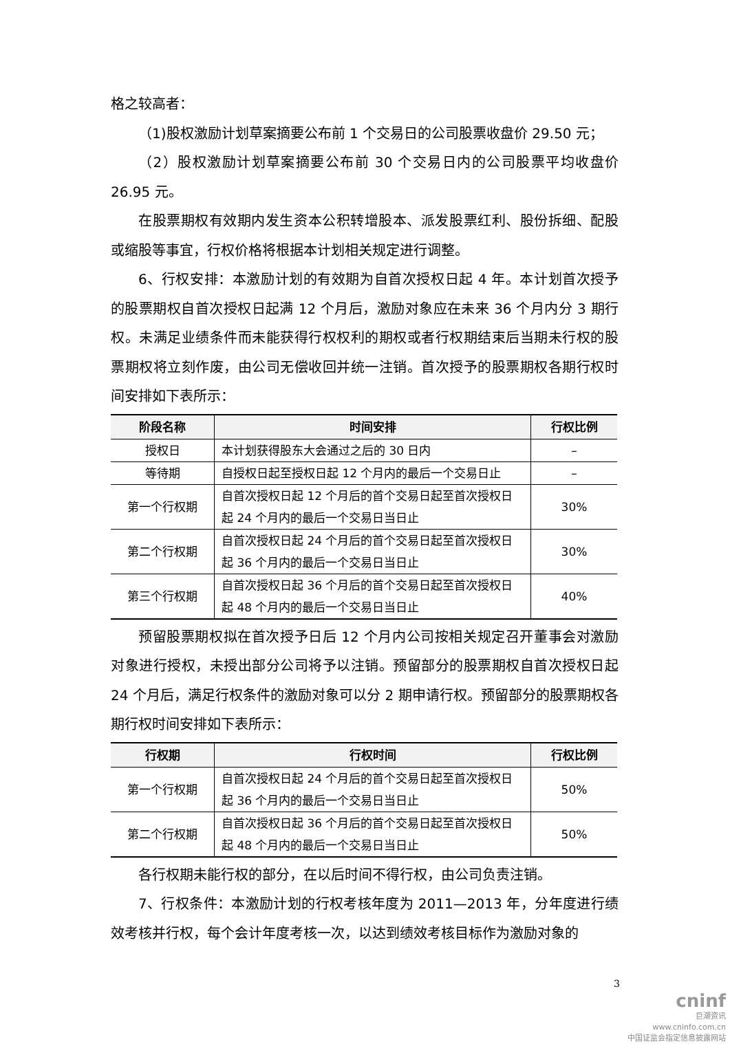格之较高者：
（1)股权激励计划草案摘要公布前 1 个交易日的公司股票收盘价 29.50 元；
（2）股权激励计划草案摘要公布前 30 个交易日内的公司股票平均收盘价 26.95 元。
在股票期权有效期内发生资本公积转增股本、派发股票红利、股份拆细、配股或缩股等事宜，行权价格将根据本计划相关规定进行调整。
6、行权安排：本激励计划的有效期为自首次授权日起 4 年。本计划首次授予的股票期权自首次授权日起满 12 个月后，激励对象应在未来 36 个月内分 3 期行权。未满足业绩条件而未能获得行权权利的期权或者行权期结束后当期未行权的股票期权将立刻作废，由公司无偿收回并统一注销。首次授予的股票期权各期行权时间安排如下表所示：
| 阶段名称 | 时间安排 | 行权比例 |
| --- | --- | --- |
| 授权日 | 本计划获得股东大会通过之后的 30 日内 | – |
| 等待期 | 自授权日起至授权日起 12 个月内的最后一个交易日止 | – |
| 第一个行权期 | 自首次授权日起 12 个月后的首个交易日起至首次授权日起 24 个月内的最后一个交易日当日止 | 30% |
| 第二个行权期 | 自首次授权日起 24 个月后的首个交易日起至首次授权日起 36 个月内的最后一个交易日当日止 | 30% |
| 第三个行权期 | 自首次授权日起 36 个月后的首个交易日起至首次授权日起 48 个月内的最后一个交易日当日止 | 40% |
预留股票期权拟在首次授予日后 12 个月内公司按相关规定召开董事会对激励对象进行授权，未授出部分公司将予以注销。预留部分的股票期权自首次授权日起 24 个月后，满足行权条件的激励对象可以分 2 期申请行权。预留部分的股票期权各期行权时间安排如下表所示：
| 行权期 | 行权时间 | 行权比例 |
| --- | --- | --- |
| 第一个行权期 | 自首次授权日起 24 个月后的首个交易日起至首次授权日起 36 个月内的最后一个交易日当日止 | 50% |
| 第二个行权期 | 自首次授权日起 36 个月后的首个交易日起至首次授权日起 48 个月内的最后一个交易日当日止 | 50% |
各行权期未能行权的部分，在以后时间不得行权，由公司负责注销。
7、行权条件：本激励计划的行权考核年度为 2011—2013 年，分年度进行绩效考核并行权，每个会计年度考核一次，以达到绩效考核目标作为激励对象的
3
cninf
巨潮资讯
www.cninfo.com.cn
中国证监会指定信息披露网站